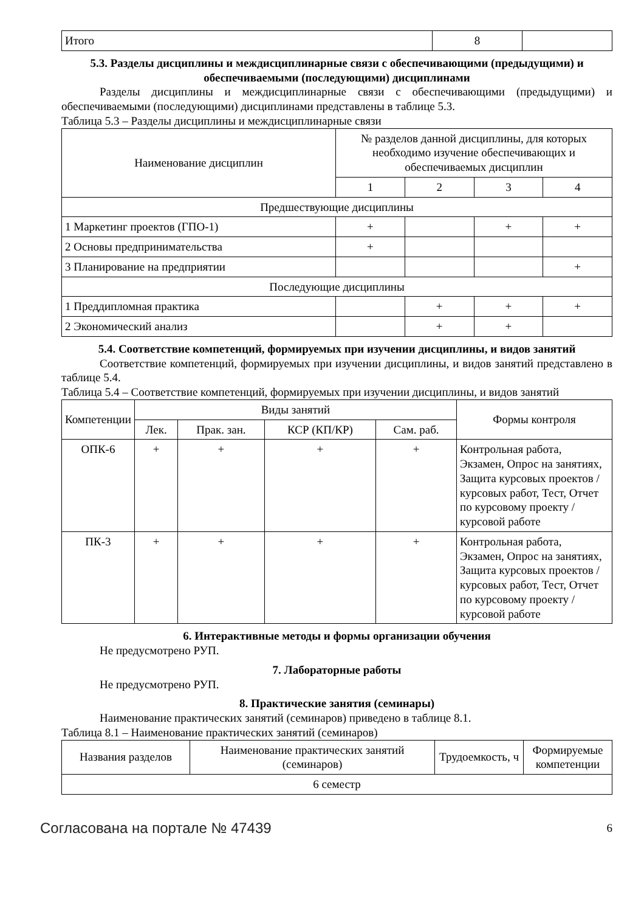| Итого | 8 | |
5.3. Разделы дисциплины и междисциплинарные связи с обеспечивающими (предыдущими) и обеспечиваемыми (последующими) дисциплинами
Разделы дисциплины и междисциплинарные связи с обеспечивающими (предыдущими) и обеспечиваемыми (последующими) дисциплинами представлены в таблице 5.3.
Таблица 5.3 – Разделы дисциплины и междисциплинарные связи
| Наименование дисциплин | № разделов данной дисциплины, для которых необходимо изучение обеспечивающих и обеспечиваемых дисциплин | | | |
| --- | --- | --- | --- | --- |
| | 1 | 2 | 3 | 4 |
| Предшествующие дисциплины | | | | |
| 1 Маркетинг проектов (ГПО-1) | + | | + | + |
| 2 Основы предпринимательства | + | | | |
| 3 Планирование на предприятии | | | | + |
| Последующие дисциплины | | | | |
| 1 Преддипломная практика | | + | + | + |
| 2 Экономический анализ | | + | + | |
5.4. Соответствие компетенций, формируемых при изучении дисциплины, и видов занятий
Соответствие компетенций, формируемых при изучении дисциплины, и видов занятий представлено в таблице 5.4.
Таблица 5.4 – Соответствие компетенций, формируемых при изучении дисциплины, и видов занятий
| Компетенции | Виды занятий | | | | Формы контроля |
| --- | --- | --- | --- | --- | --- |
| | Лек. | Прак. зан. | КСР (КП/КР) | Сам. раб. | |
| ОПК-6 | + | + | + | + | Контрольная работа, Экзамен, Опрос на занятиях, Защита курсовых проектов / курсовых работ, Тест, Отчет по курсовому проекту / курсовой работе |
| ПК-3 | + | + | + | + | Контрольная работа, Экзамен, Опрос на занятиях, Защита курсовых проектов / курсовых работ, Тест, Отчет по курсовому проекту / курсовой работе |
6. Интерактивные методы и формы организации обучения
Не предусмотрено РУП.
7. Лабораторные работы
Не предусмотрено РУП.
8. Практические занятия (семинары)
Наименование практических занятий (семинаров) приведено в таблице 8.1.
Таблица 8.1 – Наименование практических занятий (семинаров)
| Названия разделов | Наименование практических занятий (семинаров) | Трудоемкость, ч | Формируемые компетенции |
| --- | --- | --- | --- |
| 6 семестр | | | |
Согласована на портале № 47439 6